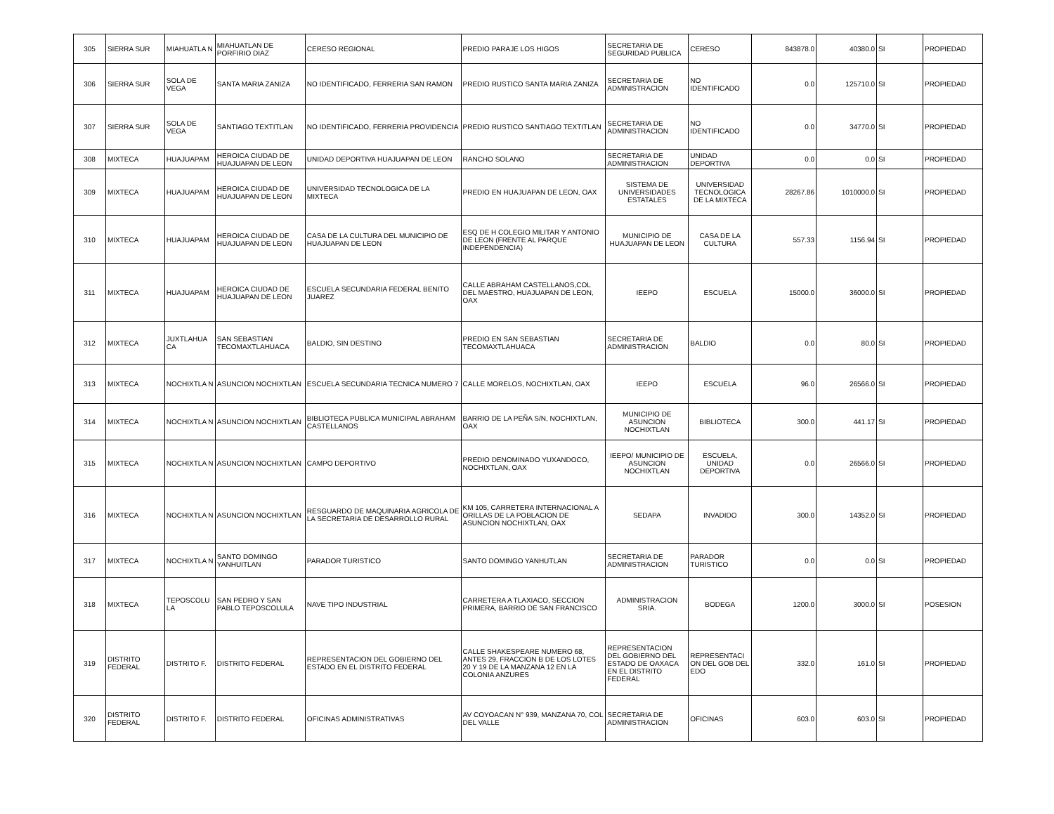| 305 | SIERRA SUR | MIAHUATLA N | MIAHUATLAN DE PORFIRIO DIAZ | CERESO REGIONAL | PREDIO PARAJE LOS HIGOS | SECRETARIA DE SEGURIDAD PUBLICA | CERESO | 843878.0 | 40380.0 | SI | PROPIEDAD |
| 306 | SIERRA SUR | SOLA DE VEGA | SANTA MARIA ZANIZA | NO IDENTIFICADO, FERRERIA SAN RAMON | PREDIO RUSTICO SANTA MARIA ZANIZA | SECRETARIA DE ADMINISTRACION | NO IDENTIFICADO | 0.0 | 125710.0 | SI | PROPIEDAD |
| 307 | SIERRA SUR | SOLA DE VEGA | SANTIAGO TEXTITLAN | NO IDENTIFICADO, FERRERIA PROVIDENCIA | PREDIO RUSTICO SANTIAGO TEXTITLAN | SECRETARIA DE ADMINISTRACION | NO IDENTIFICADO | 0.0 | 34770.0 | SI | PROPIEDAD |
| 308 | MIXTECA | HUAJUAPAM | HEROICA CIUDAD DE HUAJUAPAN DE LEON | UNIDAD DEPORTIVA HUAJUAPAN DE LEON | RANCHO SOLANO | SECRETARIA DE ADMINISTRACION | UNIDAD DEPORTIVA | 0.0 | 0.0 | SI | PROPIEDAD |
| 309 | MIXTECA | HUAJUAPAM | HEROICA CIUDAD DE HUAJUAPAN DE LEON | UNIVERSIDAD TECNOLOGICA DE LA MIXTECA | PREDIO EN HUAJUAPAN DE LEON, OAX | SISTEMA DE UNIVERSIDADES ESTATALES | UNIVERSIDAD TECNOLOGICA DE LA MIXTECA | 28267.86 | 1010000.0 | SI | PROPIEDAD |
| 310 | MIXTECA | HUAJUAPAM | HEROICA CIUDAD DE HUAJUAPAN DE LEON | CASA DE LA CULTURA DEL MUNICIPIO DE HUAJUAPAN DE LEON | ESQ DE H COLEGIO MILITAR Y ANTONIO DE LEON (FRENTE AL PARQUE INDEPENDENCIA) | MUNICIPIO DE HUAJUAPAN DE LEON | CASA DE LA CULTURA | 557.33 | 1156.94 | SI | PROPIEDAD |
| 311 | MIXTECA | HUAJUAPAM | HEROICA CIUDAD DE HUAJUAPAN DE LEON | ESCUELA SECUNDARIA FEDERAL BENITO JUAREZ | CALLE ABRAHAM CASTELLANOS,COL DEL MAESTRO, HUAJUAPAN DE LEON, OAX | IEEPO | ESCUELA | 15000.0 | 36000.0 | SI | PROPIEDAD |
| 312 | MIXTECA | JUXTLAHUA CA | SAN SEBASTIAN TECOMAXTLAHUACA | BALDIO, SIN DESTINO | PREDIO EN SAN SEBASTIAN TECOMAXTLAHUACA | SECRETARIA DE ADMINISTRACION | BALDIO | 0.0 | 80.0 | SI | PROPIEDAD |
| 313 | MIXTECA | NOCHIXTLA N | ASUNCION NOCHIXTLAN | ESCUELA SECUNDARIA TECNICA NUMERO 7 | CALLE MORELOS, NOCHIXTLAN, OAX | IEEPO | ESCUELA | 96.0 | 26566.0 | SI | PROPIEDAD |
| 314 | MIXTECA | NOCHIXTLA N | ASUNCION NOCHIXTLAN | BIBLIOTECA PUBLICA MUNICIPAL ABRAHAM CASTELLANOS | BARRIO DE LA PEÑA S/N, NOCHIXTLAN, OAX | MUNICIPIO DE ASUNCION NOCHIXTLAN | BIBLIOTECA | 300.0 | 441.17 | SI | PROPIEDAD |
| 315 | MIXTECA | NOCHIXTLA N | ASUNCION NOCHIXTLAN | CAMPO DEPORTIVO | PREDIO DENOMINADO YUXANDOCO, NOCHIXTLAN, OAX | IEEPO/ MUNICIPIO DE ASUNCION NOCHIXTLAN | ESCUELA, UNIDAD DEPORTIVA | 0.0 | 26566.0 | SI | PROPIEDAD |
| 316 | MIXTECA | NOCHIXTLA N | ASUNCION NOCHIXTLAN | RESGUARDO DE MAQUINARIA AGRICOLA DE LA SECRETARIA DE DESARROLLO RURAL | KM 105, CARRETERA INTERNACIONAL A ORILLAS DE LA POBLACION DE ASUNCION NOCHIXTLAN, OAX | SEDAPA | INVADIDO | 300.0 | 14352.0 | SI | PROPIEDAD |
| 317 | MIXTECA | NOCHIXTLA N | SANTO DOMINGO YANHUITLAN | PARADOR TURISTICO | SANTO DOMINGO YANHUTLAN | SECRETARIA DE ADMINISTRACION | PARADOR TURISTICO | 0.0 | 0.0 | SI | PROPIEDAD |
| 318 | MIXTECA | TEPOSCOLU LA | SAN PEDRO Y SAN PABLO TEPOSCOLULA | NAVE TIPO INDUSTRIAL | CARRETERA A TLAXIACO, SECCION PRIMERA, BARRIO DE SAN FRANCISCO | ADMINISTRACION SRIA. | BODEGA | 1200.0 | 3000.0 | SI | POSESION |
| 319 | DISTRITO FEDERAL | DISTRITO F. | DISTRITO FEDERAL | REPRESENTACION DEL GOBIERNO DEL ESTADO EN EL DISTRITO FEDERAL | CALLE SHAKESPEARE NUMERO 68, ANTES 29, FRACCION B DE LOS LOTES 20 Y 19 DE LA MANZANA 12 EN LA COLONIA ANZURES | REPRESENTACION DEL GOBIERNO DEL ESTADO DE OAXACA EN EL DISTRITO FEDERAL | REPRESENTACI ON DEL GOB DEL EDO | 332.0 | 161.0 | SI | PROPIEDAD |
| 320 | DISTRITO FEDERAL | DISTRITO F. | DISTRITO FEDERAL | OFICINAS ADMINISTRATIVAS | AV COYOACAN N° 939, MANZANA 70, COL DEL VALLE | SECRETARIA DE ADMINISTRACION | OFICINAS | 603.0 | 603.0 | SI | PROPIEDAD |